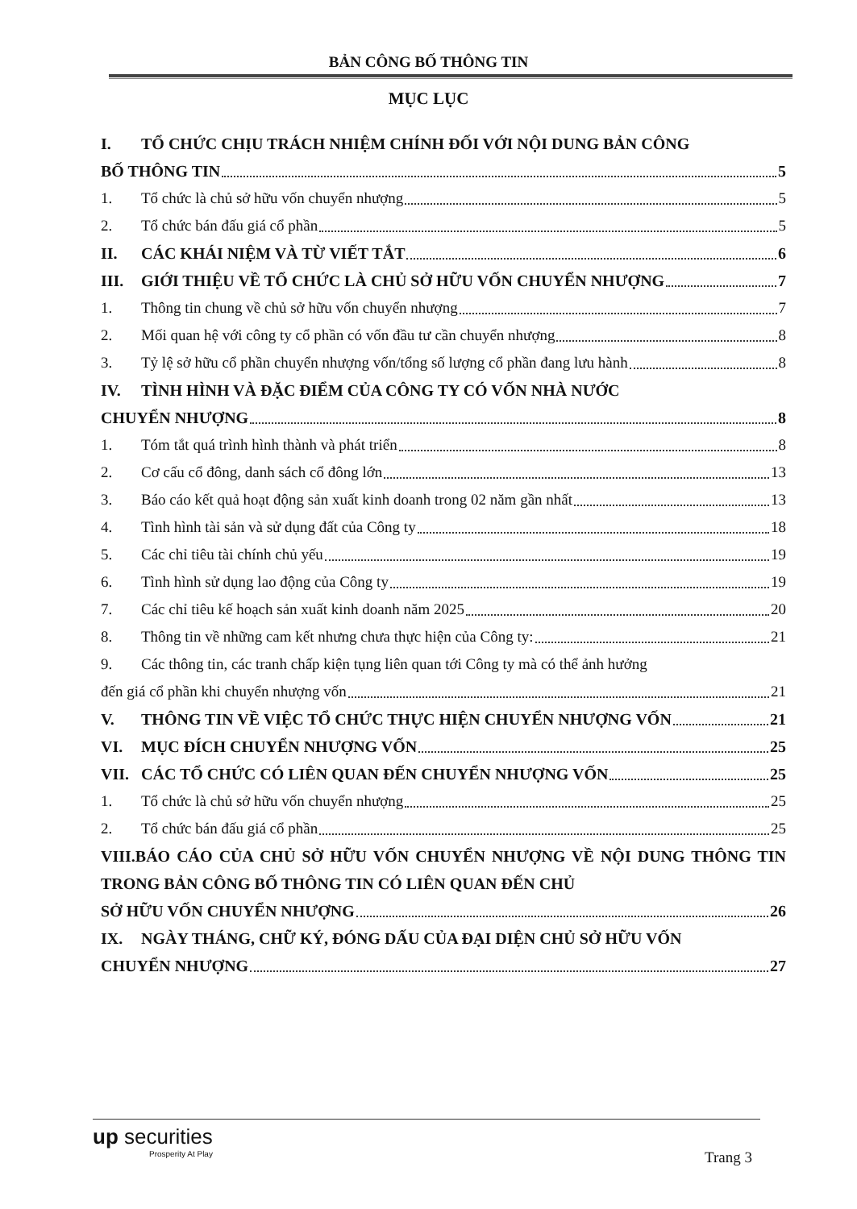BẢN CÔNG BỐ THÔNG TIN
MỤC LỤC
I. TỔ CHỨC CHỊU TRÁCH NHIỆM CHÍNH ĐỐI VỚI NỘI DUNG BẢN CÔNG
BỐ THÔNG TIN 5
1. Tổ chức là chủ sở hữu vốn chuyển nhượng 5
2. Tổ chức bán đấu giá cổ phần 5
II. CÁC KHÁI NIỆM VÀ TỪ VIẾT TẮT 6
III. GIỚI THIỆU VỀ TỔ CHỨC LÀ CHỦ SỞ HỮU VỐN CHUYỂN NHƯỢNG 7
1. Thông tin chung về chủ sở hữu vốn chuyển nhượng 7
2. Mối quan hệ với công ty cổ phần có vốn đầu tư cần chuyển nhượng 8
3. Tỷ lệ sở hữu cổ phần chuyển nhượng vốn/tổng số lượng cổ phần đang lưu hành 8
IV. TÌNH HÌNH VÀ ĐẶC ĐIỂM CỦA CÔNG TY CÓ VỐN NHÀ NƯỚC
CHUYỂN NHƯỢNG 8
1. Tóm tắt quá trình hình thành và phát triển 8
2. Cơ cấu cổ đông, danh sách cổ đông lớn 13
3. Báo cáo kết quả hoạt động sản xuất kinh doanh trong 02 năm gần nhất 13
4. Tình hình tài sản và sử dụng đất của Công ty 18
5. Các chỉ tiêu tài chính chủ yếu 19
6. Tình hình sử dụng lao động của Công ty 19
7. Các chỉ tiêu kế hoạch sản xuất kinh doanh năm 2025 20
8. Thông tin về những cam kết nhưng chưa thực hiện của Công ty: 21
9. Các thông tin, các tranh chấp kiện tụng liên quan tới Công ty mà có thể ảnh hưởng
đến giá cổ phần khi chuyển nhượng vốn 21
V. THÔNG TIN VỀ VIỆC TỔ CHỨC THỰC HIỆN CHUYỂN NHƯỢNG VỐN 21
VI. MỤC ĐÍCH CHUYỂN NHƯỢNG VỐN 25
VII. CÁC TỔ CHỨC CÓ LIÊN QUAN ĐẾN CHUYỂN NHƯỢNG VỐN 25
1. Tổ chức là chủ sở hữu vốn chuyển nhượng 25
2. Tổ chức bán đấu giá cổ phần 25
VIII.BÁO CÁO CỦA CHỦ SỞ HỮU VỐN CHUYỂN NHƯỢNG VỀ NỘI DUNG THÔNG TIN TRONG BẢN CÔNG BỐ THÔNG TIN CÓ LIÊN QUAN ĐẾN CHỦ
SỞ HỮU VỐN CHUYỂN NHƯỢNG 26
IX. NGÀY THÁNG, CHỮ KÝ, ĐÓNG DẤU CỦA ĐẠI DIỆN CHỦ SỞ HỮU VỐN
CHUYỂN NHƯỢNG 27
up securities
Prosperity At Play
Trang 3